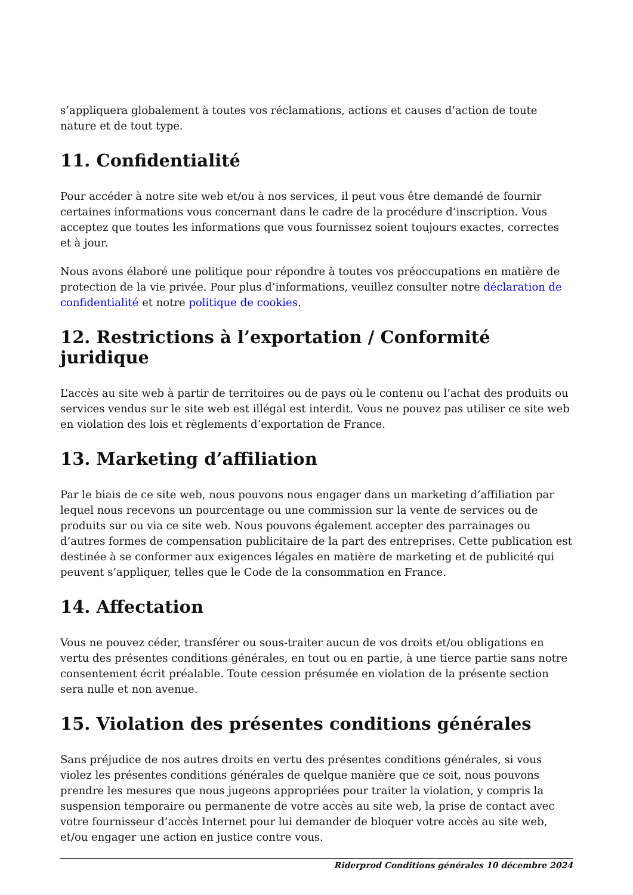s’appliquera globalement à toutes vos réclamations, actions et causes d’action de toute nature et de tout type.
11. Confidentialité
Pour accéder à notre site web et/ou à nos services, il peut vous être demandé de fournir certaines informations vous concernant dans le cadre de la procédure d’inscription. Vous acceptez que toutes les informations que vous fournissez soient toujours exactes, correctes et à jour.
Nous avons élaboré une politique pour répondre à toutes vos préoccupations en matière de protection de la vie privée. Pour plus d’informations, veuillez consulter notre déclaration de confidentialité et notre politique de cookies.
12. Restrictions à l’exportation / Conformité juridique
L’accès au site web à partir de territoires ou de pays où le contenu ou l’achat des produits ou services vendus sur le site web est illégal est interdit. Vous ne pouvez pas utiliser ce site web en violation des lois et règlements d’exportation de France.
13. Marketing d’affiliation
Par le biais de ce site web, nous pouvons nous engager dans un marketing d’affiliation par lequel nous recevons un pourcentage ou une commission sur la vente de services ou de produits sur ou via ce site web. Nous pouvons également accepter des parrainages ou d’autres formes de compensation publicitaire de la part des entreprises. Cette publication est destinée à se conformer aux exigences légales en matière de marketing et de publicité qui peuvent s’appliquer, telles que le Code de la consommation en France.
14. Affectation
Vous ne pouvez céder, transférer ou sous-traiter aucun de vos droits et/ou obligations en vertu des présentes conditions générales, en tout ou en partie, à une tierce partie sans notre consentement écrit préalable. Toute cession présumée en violation de la présente section sera nulle et non avenue.
15. Violation des présentes conditions générales
Sans préjudice de nos autres droits en vertu des présentes conditions générales, si vous violez les présentes conditions générales de quelque manière que ce soit, nous pouvons prendre les mesures que nous jugeons appropriées pour traiter la violation, y compris la suspension temporaire ou permanente de votre accès au site web, la prise de contact avec votre fournisseur d’accès Internet pour lui demander de bloquer votre accès au site web, et/ou engager une action en justice contre vous.
Riderprod Conditions générales 10 décembre 2024